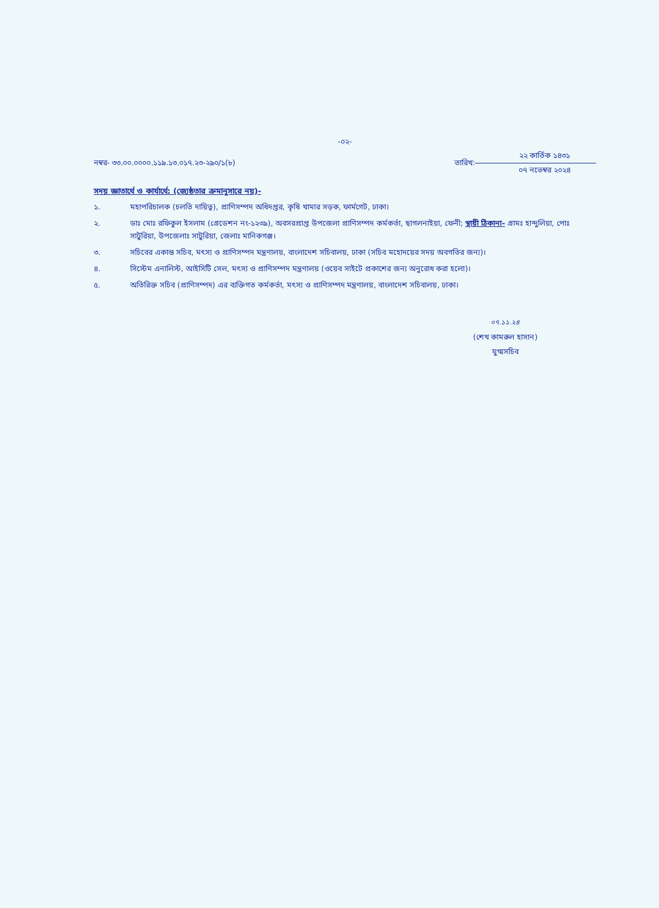-০২-
নম্বর- ৩৩.০০.০০০০.১১৯.১৩.০১৭.২৩-২৯০/১(৮)
তারিখ:
২২ কার্তিক ১৪৩১
০৭ নভেম্বর ২০২৪
সদয় জ্ঞাতার্থে ও কার্যার্থে: (জ্যেষ্ঠতার ক্রমানুসারে নয়)-
১. মহাপরিচালক (চলতি দায়িত্ব), প্রাণিসম্পদ অধিদপ্তর, কৃষি খামার সড়ক, ফার্মগেট, ঢাকা।
২. ডাঃ মোঃ রফিকুল ইসলাম (গ্রেডেশন নং-১২৩৯), অবসরপ্রাপ্ত উপজেলা প্রাণিসম্পদ কর্মকর্তা, ছাগলনাইয়া, ফেনী; স্থায়ী ঠিকানা- গ্রামঃ হান্দুলিয়া, পোঃ সাটুরিয়া, উপজেলাঃ সাটুরিয়া, জেলাঃ মানিকগঞ্জ।
৩. সচিবের একান্ত সচিব, মৎস্য ও প্রাণিসম্পদ মন্ত্রণালয়, বাংলাদেশ সচিবালয়, ঢাকা (সচিব মহোদয়ের সদয় অবগতির জন্য)।
৪. সিস্টেম এনালিস্ট, আইসিটি সেল, মৎস্য ও প্রাণিসম্পদ মন্ত্রণালয় (ওয়েব সাইটে প্রকাশের জন্য অনুরোধ করা হলো)।
৫. অতিরিক্ত সচিব (প্রাণিসম্পদ) এর ব্যক্তিগত কর্মকর্তা, মৎস্য ও প্রাণিসম্পদ মন্ত্রণালয়, বাংলাদেশ সচিবালয়, ঢাকা।
০৭.১১.২৪
(শেখ কামরুল হাসান)
যুগ্মসচিব